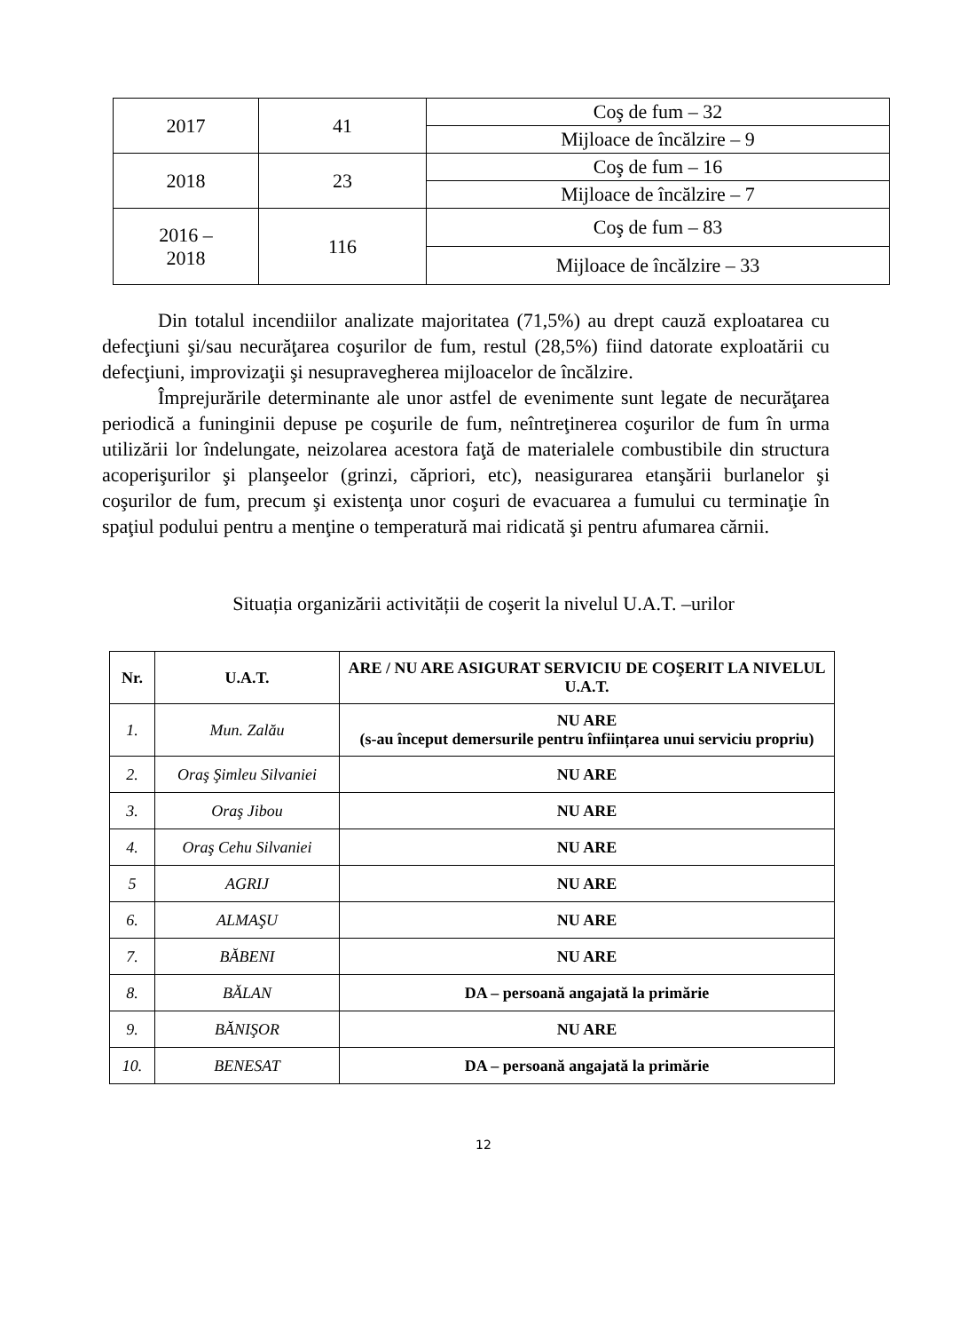| 2017 | 41 | Coş de fum – 32 |
| | | Mijloace de încălzire – 9 |
| 2018 | 23 | Coş de fum – 16 |
| | | Mijloace de încălzire – 7 |
| 2016 – 2018 | 116 | Coş de fum – 83 |
| | | Mijloace de încălzire – 33 |
Din totalul incendiilor analizate majoritatea (71,5%) au drept cauză exploatarea cu defecţiuni şi/sau necurăţarea coşurilor de fum, restul (28,5%) fiind datorate exploatării cu defecţiuni, improvizaţii şi nesupravegherea mijloacelor de încălzire.
Împrejurările determinante ale unor astfel de evenimente sunt legate de necurăţarea periodică a funinginii depuse pe coşurile de fum, neîntreţinerea coşurilor de fum în urma utilizării lor îndelungate, neizolarea acestora faţă de materialele combustibile din structura acoperişurilor şi planşeelor (grinzi, căpriori, etc), neasigurarea etanşării burlanelor şi coşurilor de fum, precum şi existenţa unor coşuri de evacuarea a fumului cu terminaţie în spaţiul podului pentru a menţine o temperatură mai ridicată şi pentru afumarea cărnii.
Situația organizării activității de coşerit la nivelul U.A.T. –urilor
| Nr. | U.A.T. | ARE / NU ARE ASIGURAT SERVICIU DE COŞERIT LA NIVELUL U.A.T. |
| --- | --- | --- |
| 1. | Mun. Zalău | NU ARE (s-au început demersurile pentru înființarea unui serviciu propriu) |
| 2. | Oraş Şimleu Silvaniei | NU ARE |
| 3. | Oraş Jibou | NU ARE |
| 4. | Oraş Cehu Silvaniei | NU ARE |
| 5 | AGRIJ | NU ARE |
| 6. | ALMAŞU | NU ARE |
| 7. | BĂBENI | NU ARE |
| 8. | BĂLAN | DA – persoană angajată la primărie |
| 9. | BĂNIŞOR | NU ARE |
| 10. | BENESAT | DA – persoană angajată la primărie |
12